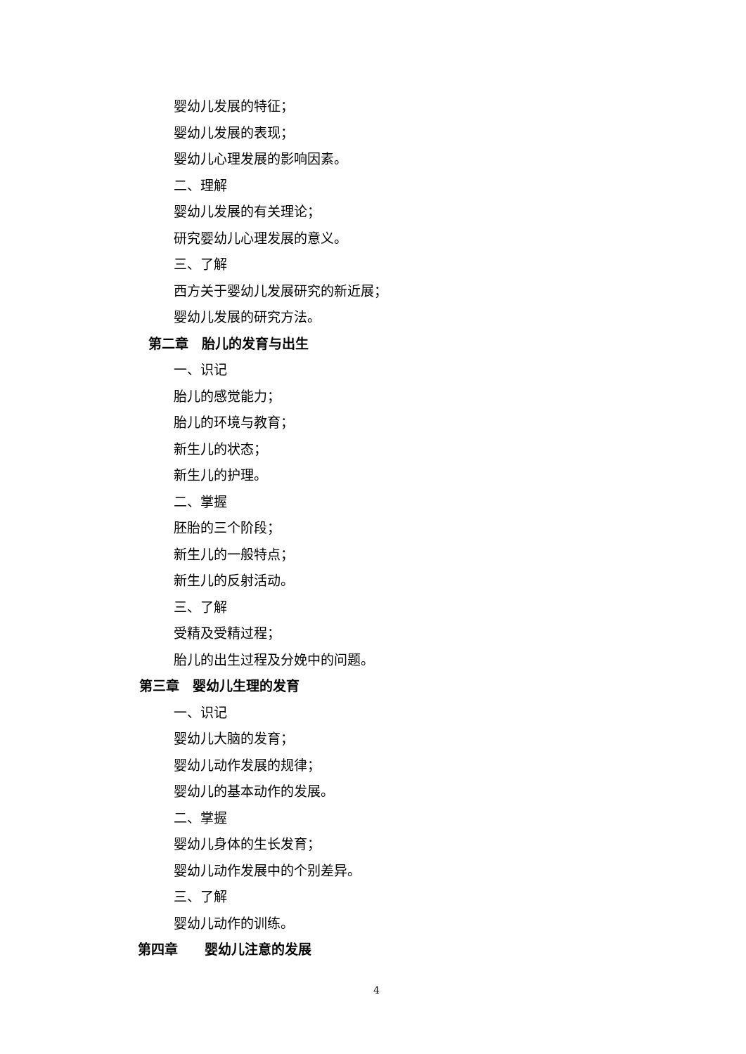婴幼儿发展的特征；
婴幼儿发展的表现；
婴幼儿心理发展的影响因素。
二、理解
婴幼儿发展的有关理论；
研究婴幼儿心理发展的意义。
三、了解
西方关于婴幼儿发展研究的新近展；
婴幼儿发展的研究方法。
第二章　胎儿的发育与出生
一、识记
胎儿的感觉能力；
胎儿的环境与教育；
新生儿的状态；
新生儿的护理。
二、掌握
胚胎的三个阶段；
新生儿的一般特点；
新生儿的反射活动。
三、了解
受精及受精过程；
胎儿的出生过程及分娩中的问题。
第三章　婴幼儿生理的发育
一、识记
婴幼儿大脑的发育；
婴幼儿动作发展的规律；
婴幼儿的基本动作的发展。
二、掌握
婴幼儿身体的生长发育；
婴幼儿动作发展中的个别差异。
三、了解
婴幼儿动作的训练。
第四章　　婴幼儿注意的发展
4